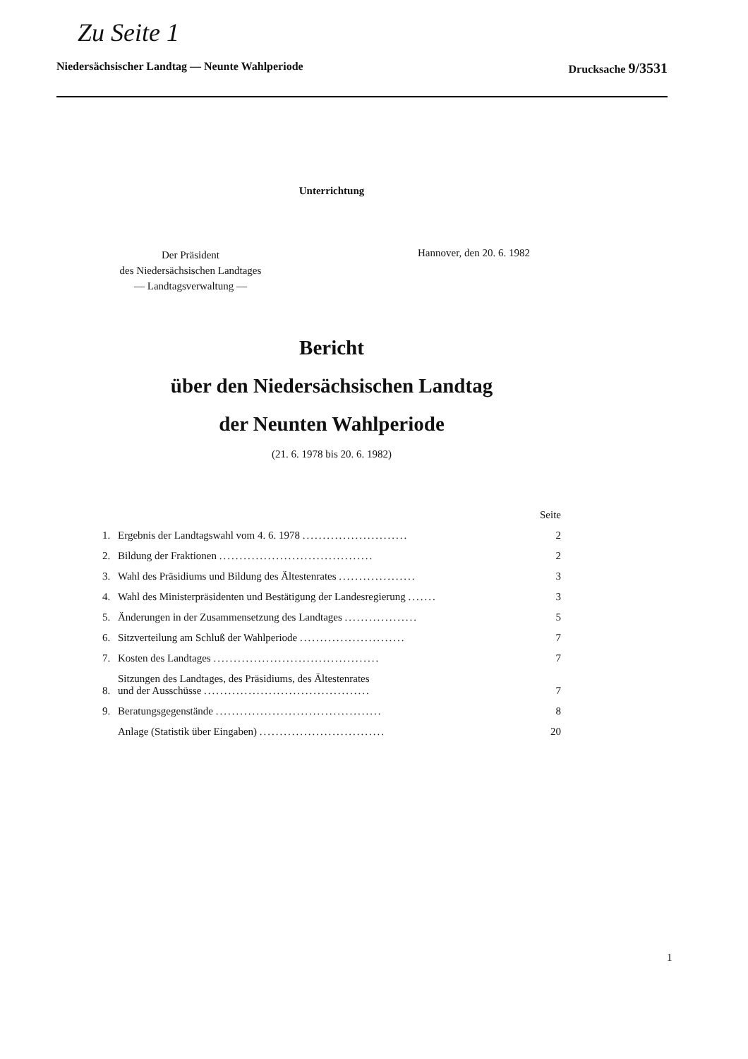Zu Seite 1
Niedersächsischer Landtag — Neunte Wahlperiode Drucksache 9/3531
Unterrichtung
Der Präsident
des Niedersächsischen Landtages
— Landtagsverwaltung —
Hannover, den 20. 6. 1982
Bericht
über den Niedersächsischen Landtag
der Neunten Wahlperiode
(21. 6. 1978 bis 20. 6. 1982)
| | | Seite |
| 1. | Ergebnis der Landtagswahl vom 4. 6. 1978 .......................... | 2 |
| 2. | Bildung der Fraktionen ...................................... | 2 |
| 3. | Wahl des Präsidiums und Bildung des Ältestenrates ................... | 3 |
| 4. | Wahl des Ministerpräsidenten und Bestätigung der Landesregierung ....... | 3 |
| 5. | Änderungen in der Zusammensetzung des Landtages .................. | 5 |
| 6. | Sitzverteilung am Schluß der Wahlperiode .......................... | 7 |
| 7. | Kosten des Landtages ......................................... | 7 |
| 8. | Sitzungen des Landtages, des Präsidiums, des Ältestenrates und der Ausschüsse ......................................... | 7 |
| 9. | Beratungsgegenstände ......................................... | 8 |
| | Anlage (Statistik über Eingaben) ............................... | 20 |
1